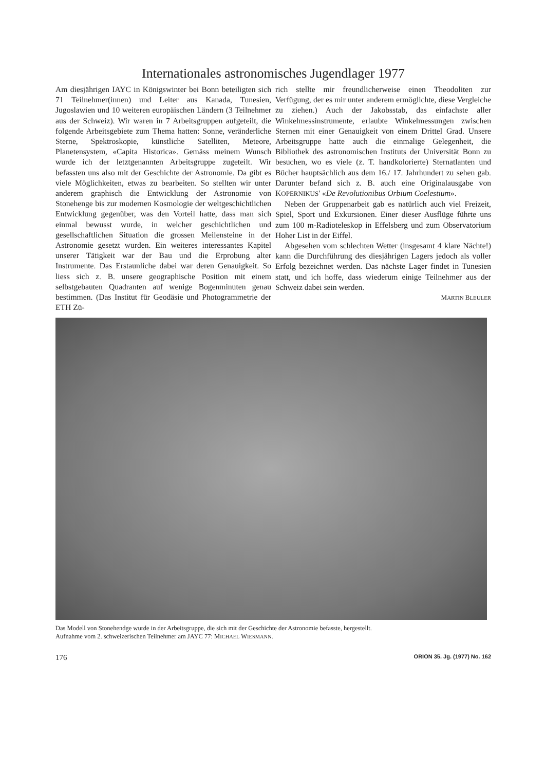Internationales astronomisches Jugendlager 1977
Am diesjährigen IAYC in Königswinter bei Bonn beteiligten sich 71 Teilnehmer(innen) und Leiter aus Kanada, Tunesien, Jugoslawien und 10 weiteren europäischen Ländern (3 Teilnehmer aus der Schweiz). Wir waren in 7 Arbeitsgruppen aufgeteilt, die folgende Arbeitsgebiete zum Thema hatten: Sonne, veränderliche Sterne, Spektroskopie, künstliche Satelliten, Meteore, Planetensystem, «Capita Historica». Gemäss meinem Wunsch wurde ich der letztgenannten Arbeitsgruppe zugeteilt. Wir befassten uns also mit der Geschichte der Astronomie. Da gibt es viele Möglichkeiten, etwas zu bearbeiten. So stellten wir unter anderem graphisch die Entwicklung der Astronomie von Stonehenge bis zur modernen Kosmologie der weltgeschichtlichen Entwicklung gegenüber, was den Vorteil hatte, dass man sich einmal bewusst wurde, in welcher geschichtlichen und gesellschaftlichen Situation die grossen Meilensteine in der Astronomie gesetzt wurden. Ein weiteres interessantes Kapitel unserer Tätigkeit war der Bau und die Erprobung alter Instrumente. Das Erstaunliche dabei war deren Genauigkeit. So liess sich z. B. unsere geographische Position mit einem selbstgebauten Quadranten auf wenige Bogenminuten genau bestimmen. (Das Institut für Geodäsie und Photogrammetrie der ETH Zü-
rich stellte mir freundlicherweise einen Theodoliten zur Verfügung, der es mir unter anderem ermöglichte, diese Vergleiche zu ziehen.) Auch der Jakobsstab, das einfachste aller Winkelmessinstrumente, erlaubte Winkelmessungen zwischen Sternen mit einer Genauigkeit von einem Drittel Grad. Unsere Arbeitsgruppe hatte auch die einmalige Gelegenheit, die Bibliothek des astronomischen Instituts der Universität Bonn zu besuchen, wo es viele (z. T. handkolorierte) Sternatlanten und Bücher hauptsächlich aus dem 16./ 17. Jahrhundert zu sehen gab. Darunter befand sich z. B. auch eine Originalausgabe von KOPERNIKUS' «De Revolutionibus Orbium Coelestium».
Neben der Gruppenarbeit gab es natürlich auch viel Freizeit, Spiel, Sport und Exkursionen. Einer dieser Ausflüge führte uns zum 100 m-Radioteleskop in Effelsberg und zum Observatorium Hoher List in der Eiffel.
Abgesehen vom schlechten Wetter (insgesamt 4 klare Nächte!) kann die Durchführung des diesjährigen Lagers jedoch als voller Erfolg bezeichnet werden. Das nächste Lager findet in Tunesien statt, und ich hoffe, dass wiederum einige Teilnehmer aus der Schweiz dabei sein werden.
MARTIN BLEULER
Das Modell von Stonehendge wurde in der Arbeitsgruppe, die sich mit der Geschichte der Astronomie befasste, hergestellt.
Aufnahme vom 2. schweizerischen Teilnehmer am JAYC 77: MICHAEL WIESMANN.
176 ORION 35. Jg. (1977) No. 162